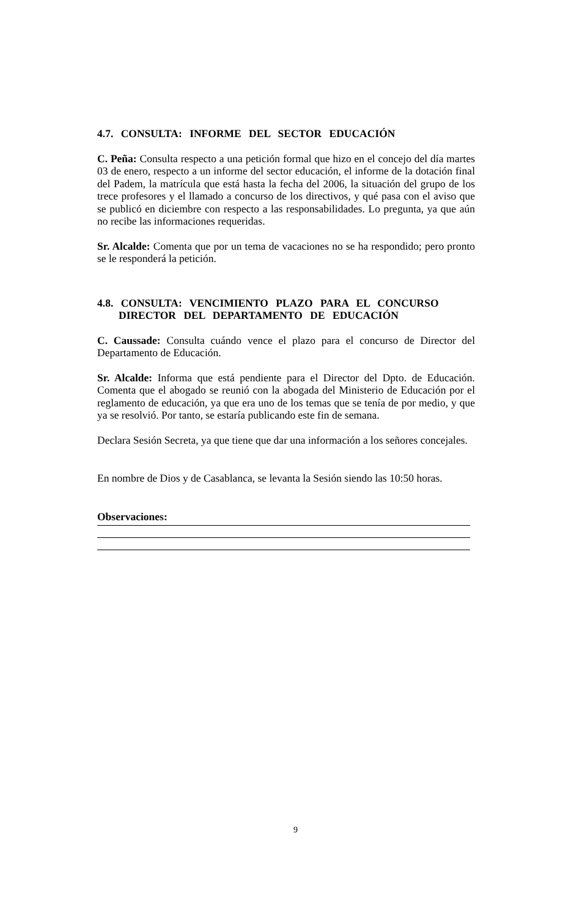4.7. CONSULTA: INFORME DEL SECTOR EDUCACIÓN
C. Peña: Consulta respecto a una petición formal que hizo en el concejo del día martes 03 de enero, respecto a un informe del sector educación, el informe de la dotación final del Padem, la matrícula que está hasta la fecha del 2006, la situación del grupo de los trece profesores y el llamado a concurso de los directivos, y qué pasa con el aviso que se publicó en diciembre con respecto a las responsabilidades. Lo pregunta, ya que aún no recibe las informaciones requeridas.
Sr. Alcalde: Comenta que por un tema de vacaciones no se ha respondido; pero pronto se le responderá la petición.
4.8. CONSULTA: VENCIMIENTO PLAZO PARA EL CONCURSO DIRECTOR DEL DEPARTAMENTO DE EDUCACIÓN
C. Caussade: Consulta cuándo vence el plazo para el concurso de Director del Departamento de Educación.
Sr. Alcalde: Informa que está pendiente para el Director del Dpto. de Educación. Comenta que el abogado se reunió con la abogada del Ministerio de Educación por el reglamento de educación, ya que era uno de los temas que se tenía de por medio, y que ya se resolvió. Por tanto, se estaría publicando este fin de semana.
Declara Sesión Secreta, ya que tiene que dar una información a los señores concejales.
En nombre de Dios y de Casablanca, se levanta la Sesión siendo las 10:50 horas.
Observaciones:
9